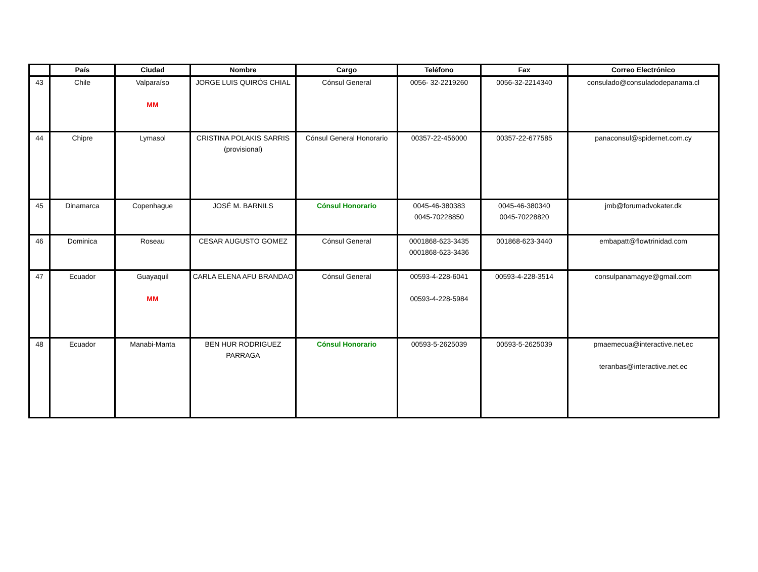| | País | Ciudad | Nombre | Cargo | Teléfono | Fax | Correo Electrónico |
| --- | --- | --- | --- | --- | --- | --- | --- |
| 43 | Chile | Valparaíso MM | JORGE LUIS QUIRÓS CHIAL | Cónsul General | 0056- 32-2219260 | 0056-32-2214340 | consulado@consuladodepanama.cl |
| 44 | Chipre | Lymasol | CRISTINA POLAKIS SARRIS (provisional) | Cónsul General Honorario | 00357-22-456000 | 00357-22-677585 | panaconsul@spidernet.com.cy |
| 45 | Dinamarca | Copenhague | JOSÉ M. BARNILS | Cónsul Honorario | 0045-46-380383 0045-70228850 | 0045-46-380340 0045-70228820 | jmb@forumadvokater.dk |
| 46 | Dominica | Roseau | CESAR AUGUSTO GOMEZ | Cónsul General | 0001868-623-3435 0001868-623-3436 | 001868-623-3440 | embapatt@flowtrinidad.com |
| 47 | Ecuador | Guayaquil MM | CARLA ELENA AFU BRANDAO | Cónsul General | 00593-4-228-6041 00593-4-228-5984 | 00593-4-228-3514 | consulpanamagye@gmail.com |
| 48 | Ecuador | Manabi-Manta | BEN HUR RODRIGUEZ PARRAGA | Cónsul Honorario | 00593-5-2625039 | 00593-5-2625039 | pmaemecua@interactive.net.ec teranbas@interactive.net.ec |